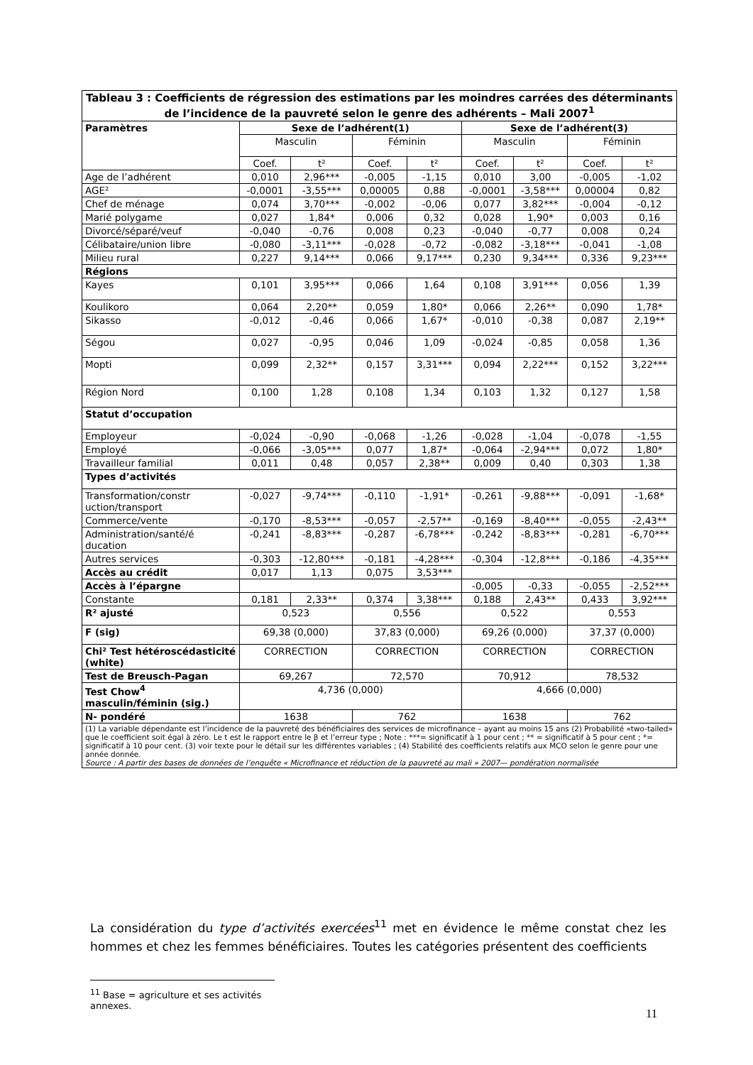| Tableau 3 : Coefficients de régression des estimations par les moindres carrées des déterminants de l’incidence de la pauvreté selon le genre des adhérents – Mali 2007<sup>1</sup> | | | | | | | | |
| --- | --- | --- | --- | --- | --- | --- | --- | --- |
| Paramètres | Sexe de l’adhérent(1) | | | | Sexe de l’adhérent(3) | | | |
| | Masculin | | Féminin | | Masculin | | Féminin | |
| | Coef. | t² | Coef. | t² | Coef. | t² | Coef. | t² |
| Age de l’adhérent | 0,010 | 2,96*** | -0,005 | -1,15 | 0,010 | 3,00 | -0,005 | -1,02 |
| AGE² | -0,0001 | -3,55*** | 0,00005 | 0,88 | -0,0001 | -3,58*** | 0,00004 | 0,82 |
| Chef de ménage | 0,074 | 3,70*** | -0,002 | -0,06 | 0,077 | 3,82*** | -0,004 | -0,12 |
| Marié polygame | 0,027 | 1,84* | 0,006 | 0,32 | 0,028 | 1,90* | 0,003 | 0,16 |
| Divorcé/séparé/veuf | -0,040 | -0,76 | 0,008 | 0,23 | -0,040 | -0,77 | 0,008 | 0,24 |
| Célibataire/union libre | -0,080 | -3,11*** | -0,028 | -0,72 | -0,082 | -3,18*** | -0,041 | -1,08 |
| Milieu rural | 0,227 | 9,14*** | 0,066 | 9,17*** | 0,230 | 9,34*** | 0,336 | 9,23*** |
| Régions | | | | | | | | |
| Kayes | 0,101 | 3,95*** | 0,066 | 1,64 | 0,108 | 3,91*** | 0,056 | 1,39 |
| Koulikoro | 0,064 | 2,20** | 0,059 | 1,80* | 0,066 | 2,26** | 0,090 | 1,78* |
| Sikasso | -0,012 | -0,46 | 0,066 | 1,67* | -0,010 | -0,38 | 0,087 | 2,19** |
| Ségou | 0,027 | -0,95 | 0,046 | 1,09 | -0,024 | -0,85 | 0,058 | 1,36 |
| Mopti | 0,099 | 2,32** | 0,157 | 3,31*** | 0,094 | 2,22*** | 0,152 | 3,22*** |
| Région Nord | 0,100 | 1,28 | 0,108 | 1,34 | 0,103 | 1,32 | 0,127 | 1,58 |
| Statut d’occupation | | | | | | | | |
| Employeur | -0,024 | -0,90 | -0,068 | -1,26 | -0,028 | -1,04 | -0,078 | -1,55 |
| Employé | -0,066 | -3,05*** | 0,077 | 1,87* | -0,064 | -2,94*** | 0,072 | 1,80* |
| Travailleur familial | 0,011 | 0,48 | 0,057 | 2,38** | 0,009 | 0,40 | 0,303 | 1,38 |
| Types d’activités | | | | | | | | |
| Transformation/constr uction/transport | -0,027 | -9,74*** | -0,110 | -1,91* | -0,261 | -9,88*** | -0,091 | -1,68* |
| Commerce/vente | -0,170 | -8,53*** | -0,057 | -2,57** | -0,169 | -8,40*** | -0,055 | -2,43** |
| Administration/santé/é ducation | -0,241 | -8,83*** | -0,287 | -6,78*** | -0,242 | -8,83*** | -0,281 | -6,70*** |
| Autres services | -0,303 | -12,80*** | -0,181 | -4,28*** | -0,304 | -12,8*** | -0,186 | -4,35*** |
| Accès au crédit | 0,017 | 1,13 | 0,075 | 3,53*** | | | | |
| Accès à l’épargne | | | | | -0,005 | -0,33 | -0,055 | -2,52*** |
| Constante | 0,181 | 2,33** | 0,374 | 3,38*** | 0,188 | 2,43** | 0,433 | 3,92*** |
| R² ajusté | 0,523 | | 0,556 | | 0,522 | | 0,553 | |
| F (sig) | 69,38 (0,000) | | 37,83 (0,000) | | 69,26 (0,000) | | 37,37 (0,000) | |
| Chi² Test hétéroscédasticité (white) | CORRECTION | | CORRECTION | | CORRECTION | | CORRECTION | |
| Test de Breusch-Pagan | 69,267 | | 72,570 | | 70,912 | | 78,532 | |
| Test Chow<sup>4</sup> masculin/féminin (sig.) | 4,736 (0,000) | | | | 4,666 (0,000) | | | |
| N- pondéré | 1638 | | 762 | | 1638 | | 762 | |
| (1) La variable dépendante est l’incidence de la pauvreté des bénéficiaires des services de microfinance – ayant au moins 15 ans (2) Probabilité «two-tailed» que le coefficient soit égal à zéro. Le t est le rapport entre le β et l’erreur type ; Note : ***= significatif à 1 pour cent ; ** = significatif à 5 pour cent ; *= significatif à 10 pour cent. (3) voir texte pour le détail sur les différentes variables ; (4) Stabilité des coefficients relatifs aux MCO selon le genre pour une année donnée. Source : A partir des bases de données de l’enquête « Microfinance et réduction de la pauvreté au mali » 2007— pondération normalisée | | | | | | | | |
La considération du type d’activités exercées<sup>11</sup> met en évidence le même constat chez les hommes et chez les femmes bénéficiaires. Toutes les catégories présentent des coefficients
<sup>11</sup> Base = agriculture et ses activités annexes.
11